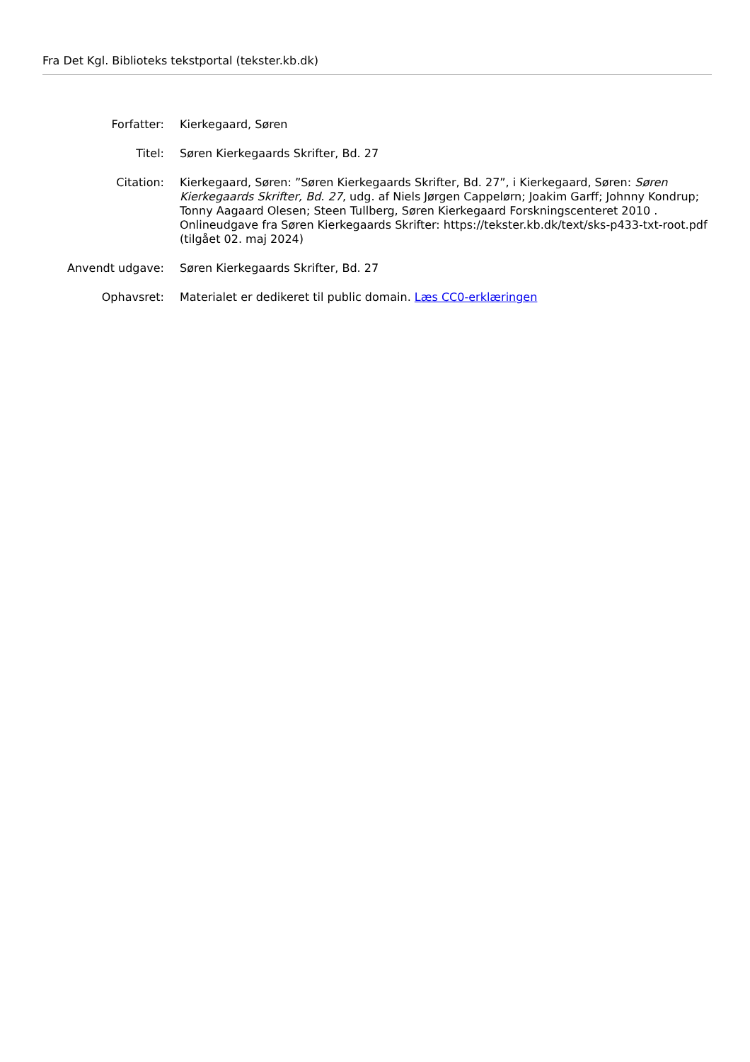Fra Det Kgl. Biblioteks tekstportal (tekster.kb.dk)
| Forfatter: | Kierkegaard, Søren |
| Titel: | Søren Kierkegaards Skrifter, Bd. 27 |
| Citation: | Kierkegaard, Søren: ”Søren Kierkegaards Skrifter, Bd. 27”, i Kierkegaard, Søren: Søren Kierkegaards Skrifter, Bd. 27 , udg. af Niels Jørgen Cappelørn; Joakim Garff; Johnny Kondrup; Tonny Aagaard Olesen; Steen Tullberg, Søren Kierkegaard Forskningscenteret 2010 . Onlineudgave fra Søren Kierkegaards Skrifter: https://tekster.kb.dk/text/sks-p433-txt-root.pdf (tilgået 02. maj 2024) |
| Anvendt udgave: | Søren Kierkegaards Skrifter, Bd. 27 |
| Ophavsret: | Materialet er dedikeret til public domain. Læs CC0-erklæringen |